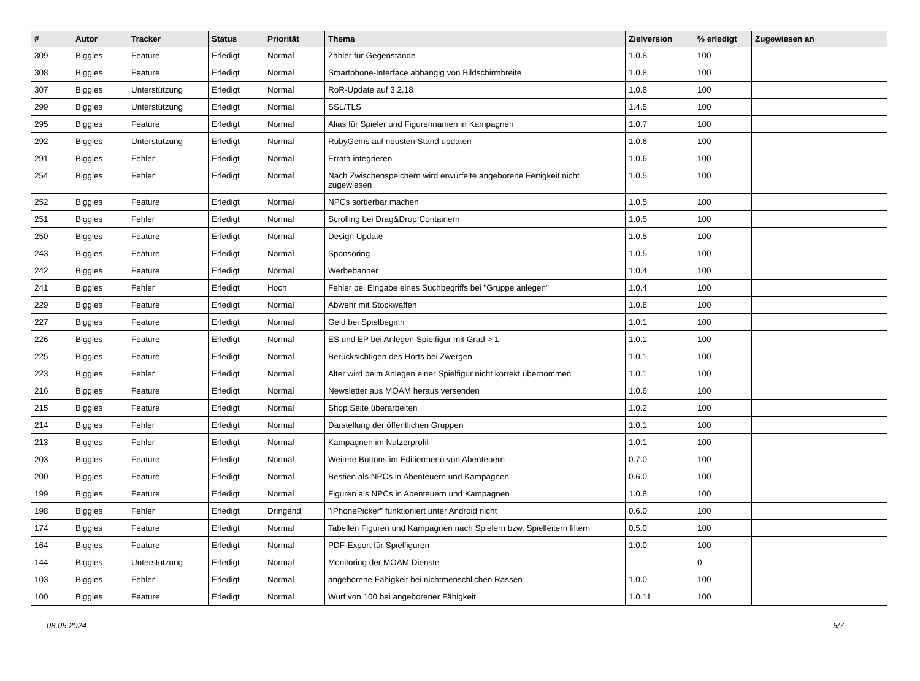| # | Autor | Tracker | Status | Priorität | Thema | Zielversion | % erledigt | Zugewiesen an |
| --- | --- | --- | --- | --- | --- | --- | --- | --- |
| 309 | Biggles | Feature | Erledigt | Normal | Zähler für Gegenstände | 1.0.8 | 100 | |
| 308 | Biggles | Feature | Erledigt | Normal | Smartphone-Interface abhängig von Bildschirmbreite | 1.0.8 | 100 | |
| 307 | Biggles | Unterstützung | Erledigt | Normal | RoR-Update auf 3.2.18 | 1.0.8 | 100 | |
| 299 | Biggles | Unterstützung | Erledigt | Normal | SSL/TLS | 1.4.5 | 100 | |
| 295 | Biggles | Feature | Erledigt | Normal | Alias für Spieler und Figurennamen in Kampagnen | 1.0.7 | 100 | |
| 292 | Biggles | Unterstützung | Erledigt | Normal | RubyGems auf neusten Stand updaten | 1.0.6 | 100 | |
| 291 | Biggles | Fehler | Erledigt | Normal | Errata integrieren | 1.0.6 | 100 | |
| 254 | Biggles | Fehler | Erledigt | Normal | Nach Zwischenspeichern wird erwürfelte angeborene Fertigkeit nicht zugewiesen | 1.0.5 | 100 | |
| 252 | Biggles | Feature | Erledigt | Normal | NPCs sortierbar machen | 1.0.5 | 100 | |
| 251 | Biggles | Fehler | Erledigt | Normal | Scrolling bei Drag&Drop Containern | 1.0.5 | 100 | |
| 250 | Biggles | Feature | Erledigt | Normal | Design Update | 1.0.5 | 100 | |
| 243 | Biggles | Feature | Erledigt | Normal | Sponsoring | 1.0.5 | 100 | |
| 242 | Biggles | Feature | Erledigt | Normal | Werbebanner | 1.0.4 | 100 | |
| 241 | Biggles | Fehler | Erledigt | Hoch | Fehler bei Eingabe eines Suchbegriffs bei "Gruppe anlegen" | 1.0.4 | 100 | |
| 229 | Biggles | Feature | Erledigt | Normal | Abwehr mit Stockwaffen | 1.0.8 | 100 | |
| 227 | Biggles | Feature | Erledigt | Normal | Geld bei Spielbeginn | 1.0.1 | 100 | |
| 226 | Biggles | Feature | Erledigt | Normal | ES und EP bei Anlegen Spielfigur mit Grad > 1 | 1.0.1 | 100 | |
| 225 | Biggles | Feature | Erledigt | Normal | Berücksichtigen des Horts bei Zwergen | 1.0.1 | 100 | |
| 223 | Biggles | Fehler | Erledigt | Normal | Alter wird beim Anlegen einer Spielfigur nicht korrekt übernommen | 1.0.1 | 100 | |
| 216 | Biggles | Feature | Erledigt | Normal | Newsletter aus MOAM heraus versenden | 1.0.6 | 100 | |
| 215 | Biggles | Feature | Erledigt | Normal | Shop Seite überarbeiten | 1.0.2 | 100 | |
| 214 | Biggles | Fehler | Erledigt | Normal | Darstellung der öffentlichen Gruppen | 1.0.1 | 100 | |
| 213 | Biggles | Fehler | Erledigt | Normal | Kampagnen im Nutzerprofil | 1.0.1 | 100 | |
| 203 | Biggles | Feature | Erledigt | Normal | Weitere Buttons im Editiermenü von Abenteuern | 0.7.0 | 100 | |
| 200 | Biggles | Feature | Erledigt | Normal | Bestien als NPCs in Abenteuern und Kampagnen | 0.6.0 | 100 | |
| 199 | Biggles | Feature | Erledigt | Normal | Figuren als NPCs in Abenteuern und Kampagnen | 1.0.8 | 100 | |
| 198 | Biggles | Fehler | Erledigt | Dringend | "iPhonePicker" funktioniert unter Android nicht | 0.6.0 | 100 | |
| 174 | Biggles | Feature | Erledigt | Normal | Tabellen Figuren und Kampagnen nach Spielern bzw. Spielleitern filtern | 0.5.0 | 100 | |
| 164 | Biggles | Feature | Erledigt | Normal | PDF-Export für Spielfiguren | 1.0.0 | 100 | |
| 144 | Biggles | Unterstützung | Erledigt | Normal | Monitoring der MOAM Dienste | | 0 | |
| 103 | Biggles | Fehler | Erledigt | Normal | angeborene Fähigkeit bei nichtmenschlichen Rassen | 1.0.0 | 100 | |
| 100 | Biggles | Feature | Erledigt | Normal | Wurf von 100 bei angeborener Fähigkeit | 1.0.11 | 100 | |
08.05.2024 5/7